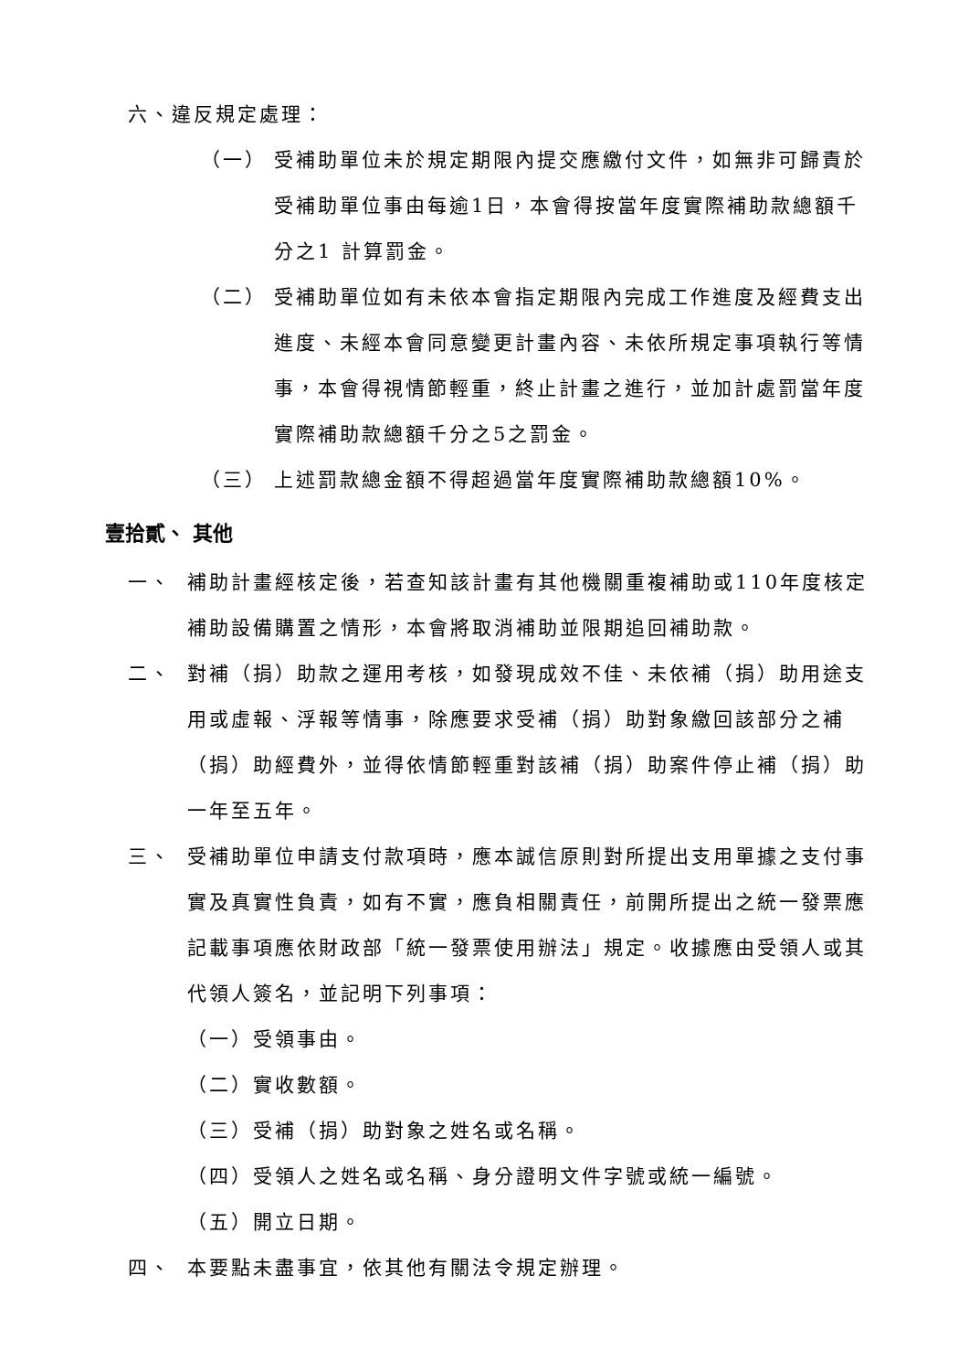六、違反規定處理：
（一） 受補助單位未於規定期限內提交應繳付文件，如無非可歸責於受補助單位事由每逾1日，本會得按當年度實際補助款總額千分之1 計算罰金。
（二） 受補助單位如有未依本會指定期限內完成工作進度及經費支出進度、未經本會同意變更計畫內容、未依所規定事項執行等情事，本會得視情節輕重，終止計畫之進行，並加計處罰當年度實際補助款總額千分之5之罰金。
（三） 上述罰款總金額不得超過當年度實際補助款總額10%。
壹拾貳、 其他
一、 補助計畫經核定後，若查知該計畫有其他機關重複補助或110年度核定補助設備購置之情形，本會將取消補助並限期追回補助款。
二、 對補（捐）助款之運用考核，如發現成效不佳、未依補（捐）助用途支用或虛報、浮報等情事，除應要求受補（捐）助對象繳回該部分之補（捐）助經費外，並得依情節輕重對該補（捐）助案件停止補（捐）助一年至五年。
三、 受補助單位申請支付款項時，應本誠信原則對所提出支用單據之支付事實及真實性負責，如有不實，應負相關責任，前開所提出之統一發票應記載事項應依財政部「統一發票使用辦法」規定。收據應由受領人或其代領人簽名，並記明下列事項：
（一）受領事由。
（二）實收數額。
（三）受補（捐）助對象之姓名或名稱。
（四）受領人之姓名或名稱、身分證明文件字號或統一編號。
（五）開立日期。
四、 本要點未盡事宜，依其他有關法令規定辦理。